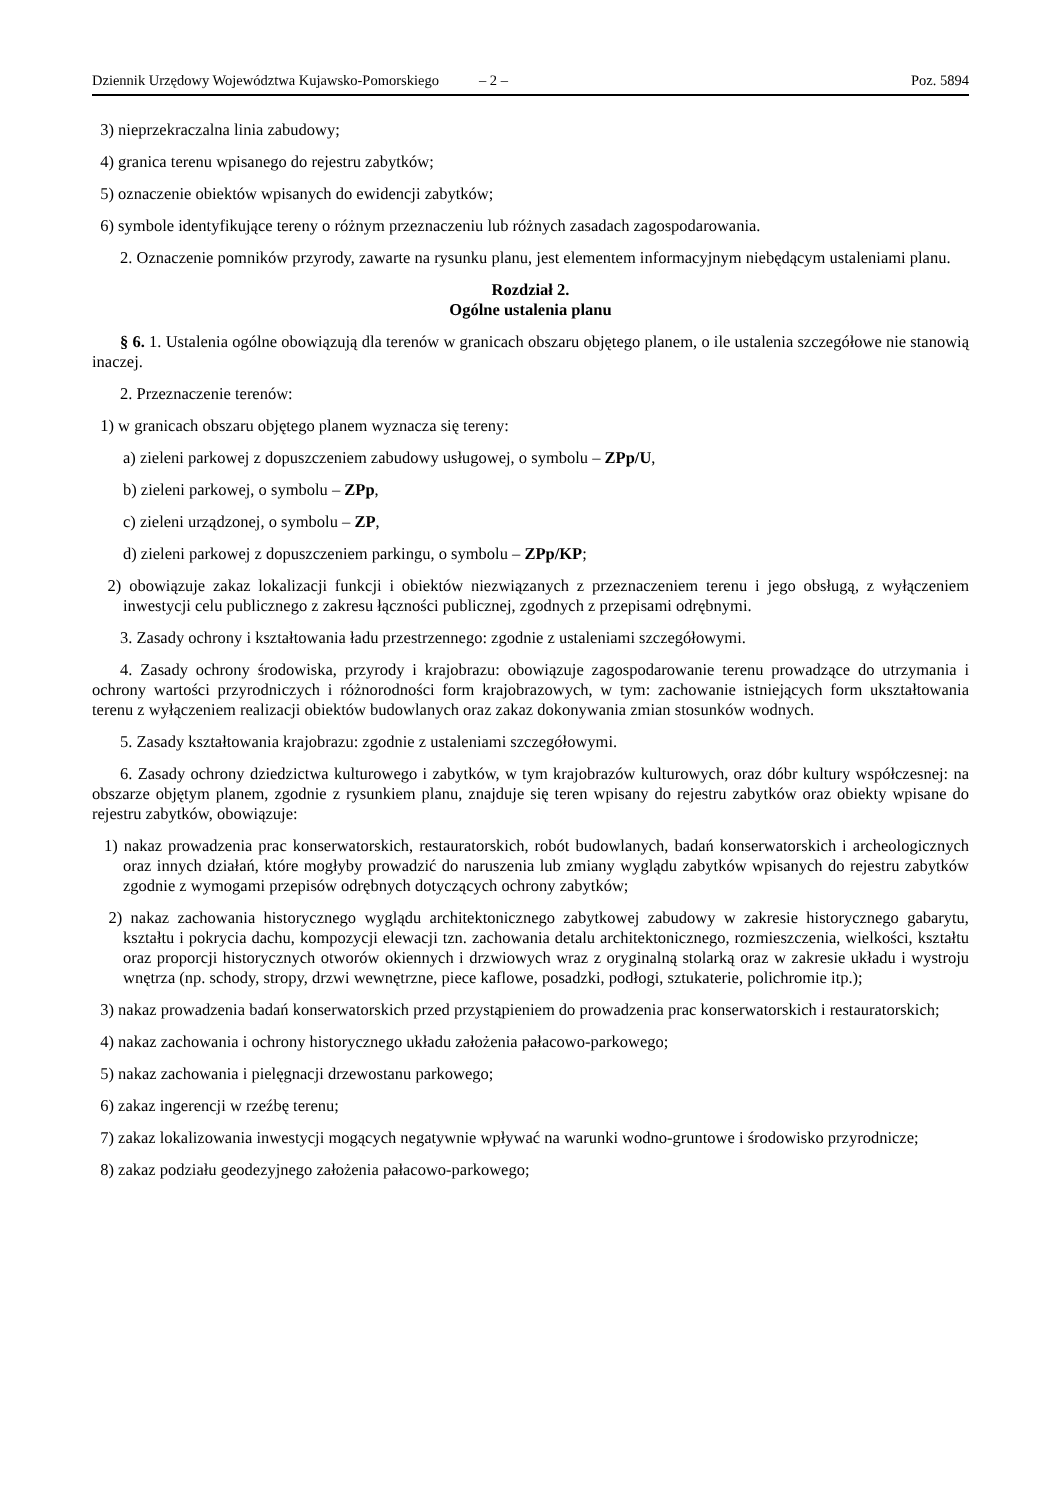Dziennik Urzędowy Województwa Kujawsko-Pomorskiego – 2 – Poz. 5894
3) nieprzekraczalna linia zabudowy;
4) granica terenu wpisanego do rejestru zabytków;
5) oznaczenie obiektów wpisanych do ewidencji zabytków;
6) symbole identyfikujące tereny o różnym przeznaczeniu lub różnych zasadach zagospodarowania.
2. Oznaczenie pomników przyrody, zawarte na rysunku planu, jest elementem informacyjnym niebędącym ustaleniami planu.
Rozdział 2.
Ogólne ustalenia planu
§ 6. 1. Ustalenia ogólne obowiązują dla terenów w granicach obszaru objętego planem, o ile ustalenia szczegółowe nie stanowią inaczej.
2. Przeznaczenie terenów:
1) w granicach obszaru objętego planem wyznacza się tereny:
a) zieleni parkowej z dopuszczeniem zabudowy usługowej, o symbolu – ZPp/U,
b) zieleni parkowej, o symbolu – ZPp,
c) zieleni urządzonej, o symbolu – ZP,
d) zieleni parkowej z dopuszczeniem parkingu, o symbolu – ZPp/KP;
2) obowiązuje zakaz lokalizacji funkcji i obiektów niezwiązanych z przeznaczeniem terenu i jego obsługą, z wyłączeniem inwestycji celu publicznego z zakresu łączności publicznej, zgodnych z przepisami odrębnymi.
3. Zasady ochrony i kształtowania ładu przestrzennego: zgodnie z ustaleniami szczegółowymi.
4. Zasady ochrony środowiska, przyrody i krajobrazu: obowiązuje zagospodarowanie terenu prowadzące do utrzymania i ochrony wartości przyrodniczych i różnorodności form krajobrazowych, w tym: zachowanie istniejących form ukształtowania terenu z wyłączeniem realizacji obiektów budowlanych oraz zakaz dokonywania zmian stosunków wodnych.
5. Zasady kształtowania krajobrazu: zgodnie z ustaleniami szczegółowymi.
6. Zasady ochrony dziedzictwa kulturowego i zabytków, w tym krajobrazów kulturowych, oraz dóbr kultury współczesnej: na obszarze objętym planem, zgodnie z rysunkiem planu, znajduje się teren wpisany do rejestru zabytków oraz obiekty wpisane do rejestru zabytków, obowiązuje:
1) nakaz prowadzenia prac konserwatorskich, restauratorskich, robót budowlanych, badań konserwatorskich i archeologicznych oraz innych działań, które mogłyby prowadzić do naruszenia lub zmiany wyglądu zabytków wpisanych do rejestru zabytków zgodnie z wymogami przepisów odrębnych dotyczących ochrony zabytków;
2) nakaz zachowania historycznego wyglądu architektonicznego zabytkowej zabudowy w zakresie historycznego gabarytu, kształtu i pokrycia dachu, kompozycji elewacji tzn. zachowania detalu architektonicznego, rozmieszczenia, wielkości, kształtu oraz proporcji historycznych otworów okiennych i drzwiowych wraz z oryginalną stolarką oraz w zakresie układu i wystroju wnętrza (np. schody, stropy, drzwi wewnętrzne, piece kaflowe, posadzki, podłogi, sztukaterie, polichromie itp.);
3) nakaz prowadzenia badań konserwatorskich przed przystąpieniem do prowadzenia prac konserwatorskich i restauratorskich;
4) nakaz zachowania i ochrony historycznego układu założenia pałacowo-parkowego;
5) nakaz zachowania i pielęgnacji drzewostanu parkowego;
6) zakaz ingerencji w rzeźbę terenu;
7) zakaz lokalizowania inwestycji mogących negatywnie wpływać na warunki wodno-gruntowe i środowisko przyrodnicze;
8) zakaz podziału geodezyjnego założenia pałacowo-parkowego;